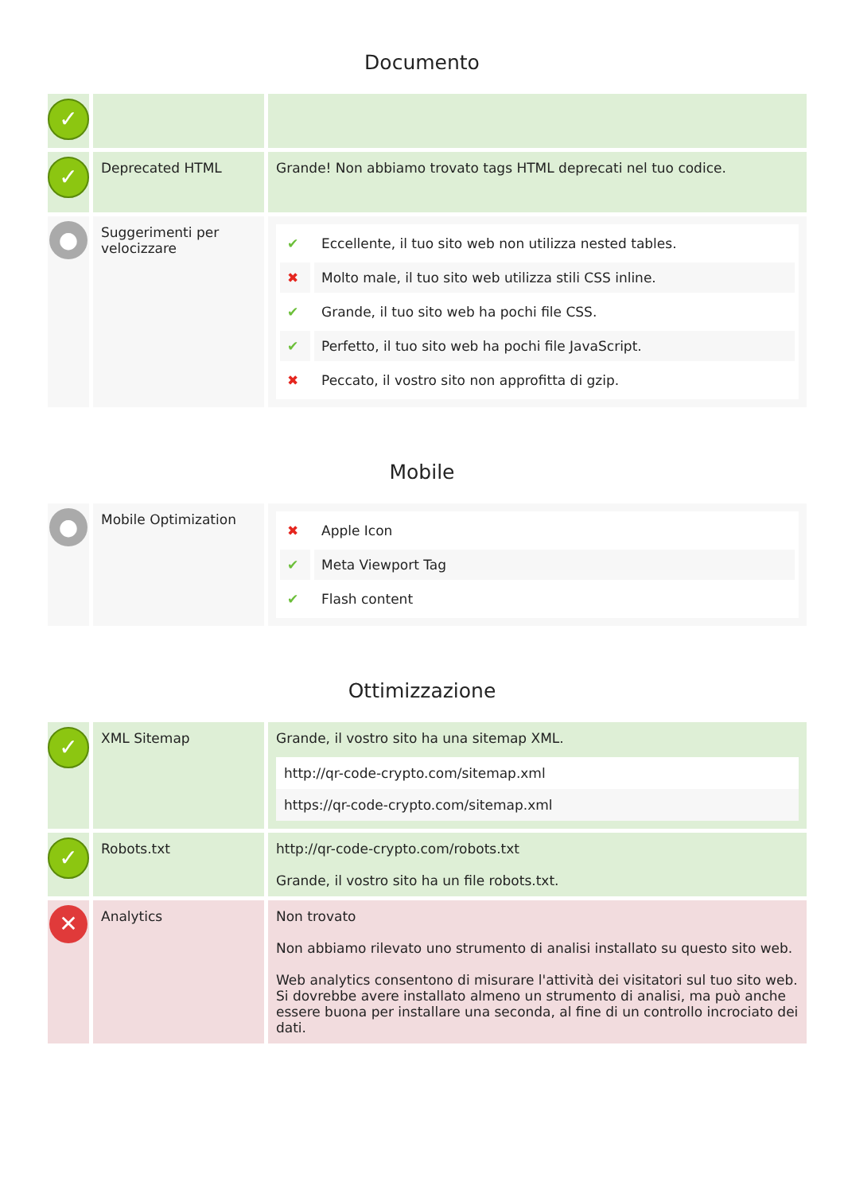Documento
| ✓ | | |
| ✓ | Deprecated HTML | Grande! Non abbiamo trovato tags HTML deprecati nel tuo codice. |
| ● | Suggerimenti per velocizzare | / ✔ / Eccellente, il tuo sito web non utilizza nested tables. / / ✖ / Molto male, il tuo sito web utilizza stili CSS inline. / / ✔ / Grande, il tuo sito web ha pochi file CSS. / / ✔ / Perfetto, il tuo sito web ha pochi file JavaScript. / / ✖ / Peccato, il vostro sito non approfitta di gzip. / |
Mobile
| ● | Mobile Optimization | / ✖ / Apple Icon / / ✔ / Meta Viewport Tag / / ✔ / Flash content / |
Ottimizzazione
| ✓ | XML Sitemap | Grande, il vostro sito ha una sitemap XML. / http://qr-code-crypto.com/sitemap.xml / / https://qr-code-crypto.com/sitemap.xml / |
| ✓ | Robots.txt | http://qr-code-crypto.com/robots.txt Grande, il vostro sito ha un file robots.txt. |
| ✕ | Analytics | Non trovato Non abbiamo rilevato uno strumento di analisi installato su questo sito web. Web analytics consentono di misurare l'attività dei visitatori sul tuo sito web. Si dovrebbe avere installato almeno un strumento di analisi, ma può anche essere buona per installare una seconda, al fine di un controllo incrociato dei dati. |